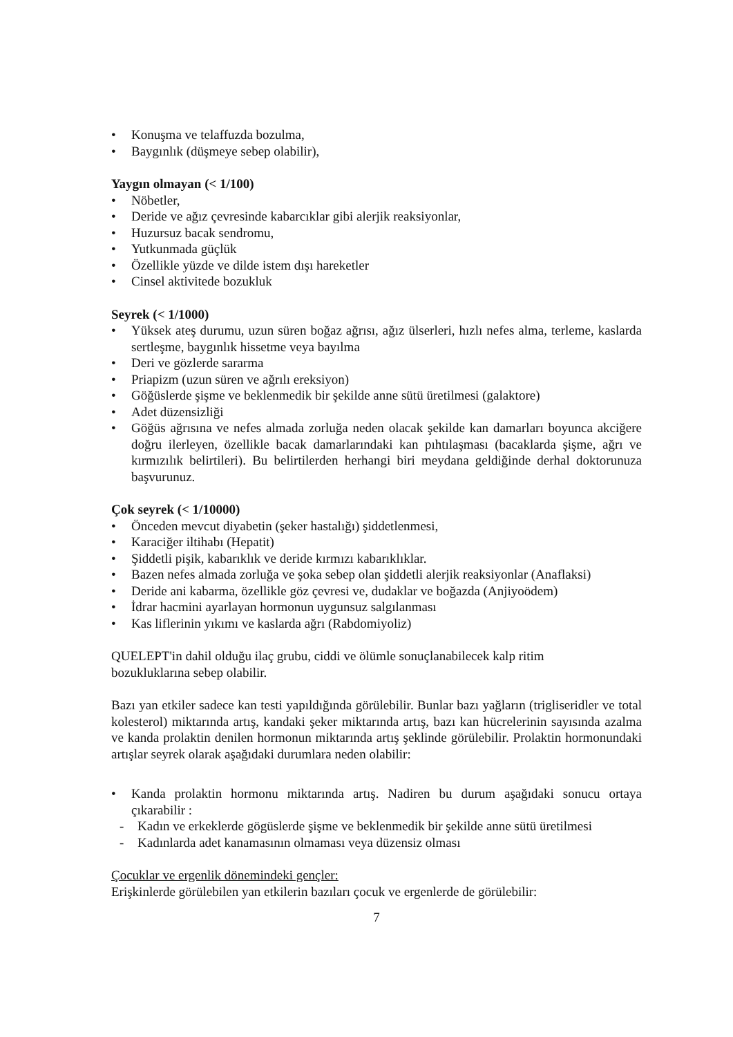• Konuşma ve telaffuzda bozulma,
• Baygınlık (düşmeye sebep olabilir),
Yaygın olmayan (< 1/100)
• Nöbetler,
• Deride ve ağız çevresinde kabarcıklar gibi alerjik reaksiyonlar,
• Huzursuz bacak sendromu,
• Yutkunmada güçlük
• Özellikle yüzde ve dilde istem dışı hareketler
• Cinsel aktivitede bozukluk
Seyrek (< 1/1000)
• Yüksek ateş durumu, uzun süren boğaz ağrısı, ağız ülserleri, hızlı nefes alma, terleme, kaslarda sertleşme, baygınlık hissetme veya bayılma
• Deri ve gözlerde sararma
• Priapizm (uzun süren ve ağrılı ereksiyon)
• Göğüslerde şişme ve beklenmedik bir şekilde anne sütü üretilmesi (galaktore)
• Adet düzensizliği
• Göğüs ağrısına ve nefes almada zorluğa neden olacak şekilde kan damarları boyunca akciğere doğru ilerleyen, özellikle bacak damarlarındaki kan pıhtılaşması (bacaklarda şişme, ağrı ve kırmızılık belirtileri). Bu belirtilerden herhangi biri meydana geldiğinde derhal doktorunuza başvurunuz.
Çok seyrek (< 1/10000)
• Önceden mevcut diyabetin (şeker hastalığı) şiddetlenmesi,
• Karaciğer iltihabı (Hepatit)
• Şiddetli pişik, kabarıklık ve deride kırmızı kabarıklıklar.
• Bazen nefes almada zorluğa ve şoka sebep olan şiddetli alerjik reaksiyonlar (Anaflaksi)
• Deride ani kabarma, özellikle göz çevresi ve, dudaklar ve boğazda (Anjiyoödem)
• İdrar hacmini ayarlayan hormonun uygunsuz salgılanması
• Kas liflerinin yıkımı ve kaslarda ağrı (Rabdomiyoliz)
QUELEPT'in dahil olduğu ilaç grubu, ciddi ve ölümle sonuçlanabilecek kalp ritim
bozukluklarına sebep olabilir.
Bazı yan etkiler sadece kan testi yapıldığında görülebilir. Bunlar bazı yağların (trigliseridler ve total kolesterol) miktarında artış, kandaki şeker miktarında artış, bazı kan hücrelerinin sayısında azalma ve kanda prolaktin denilen hormonun miktarında artış şeklinde görülebilir. Prolaktin hormonundaki artışlar seyrek olarak aşağıdaki durumlara neden olabilir:
• Kanda prolaktin hormonu miktarında artış. Nadiren bu durum aşağıdaki sonucu ortaya çıkarabilir :
- Kadın ve erkeklerde gögüslerde şişme ve beklenmedik bir şekilde anne sütü üretilmesi
- Kadınlarda adet kanamasının olmaması veya düzensiz olması
Çocuklar ve ergenlik dönemindeki gençler:
Erişkinlerde görülebilen yan etkilerin bazıları çocuk ve ergenlerde de görülebilir:
7